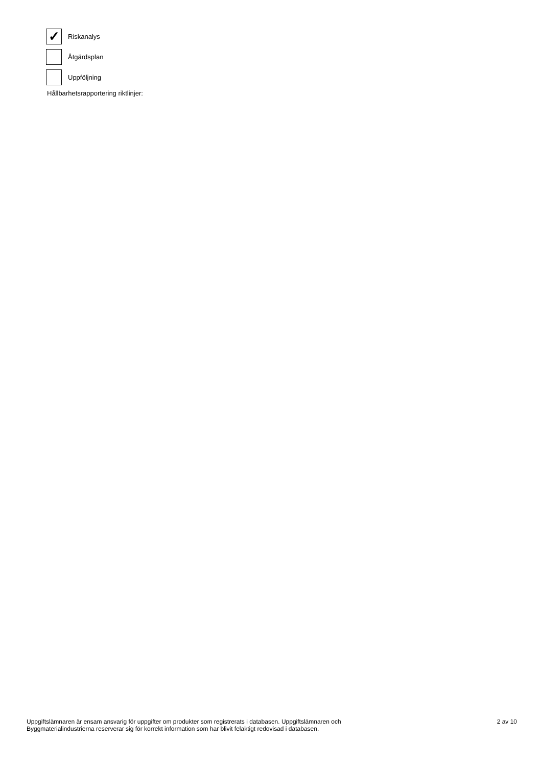✓
Riskanalys
Åtgärdsplan
Uppföljning
Hållbarhetsrapportering riktlinjer:
Uppgiftslämnaren är ensam ansvarig för uppgifter om produkter som registrerats i databasen. Uppgiftslämnaren och
Byggmaterialindustrierna reserverar sig för korrekt information som har blivit felaktigt redovisad i databasen.
2 av 10